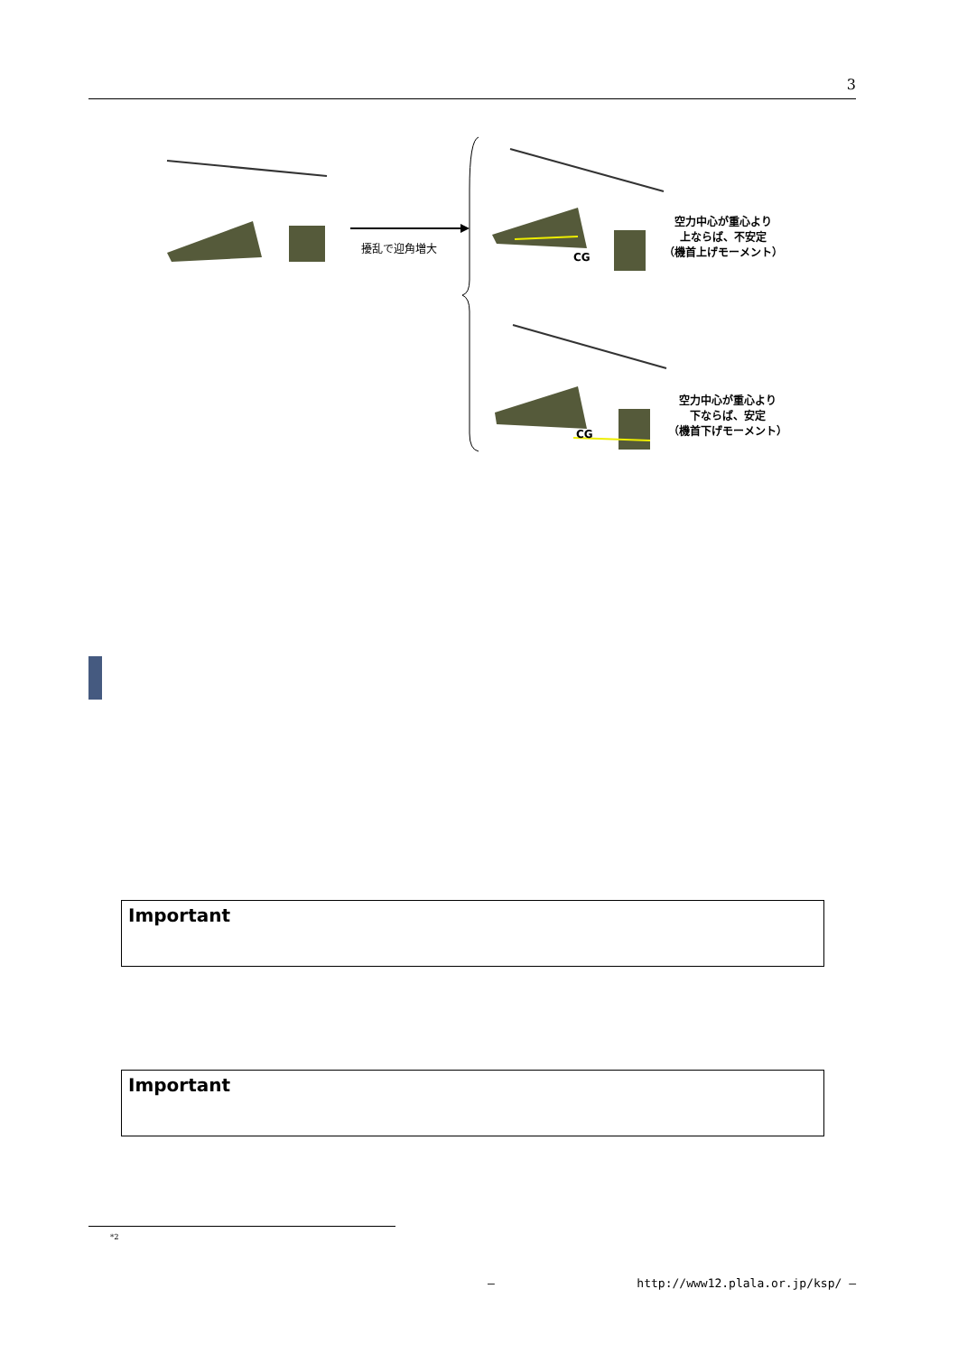3
擾乱で迎角増大
CG
空力中心が重心より
上ならば、不安定
（機首上げモーメント）
CG
空力中心が重心より
下ならば、安定
（機首下げモーメント）
Important
Important
<sup>*2</sup>
— http://www12.plala.or.jp/ksp/ —